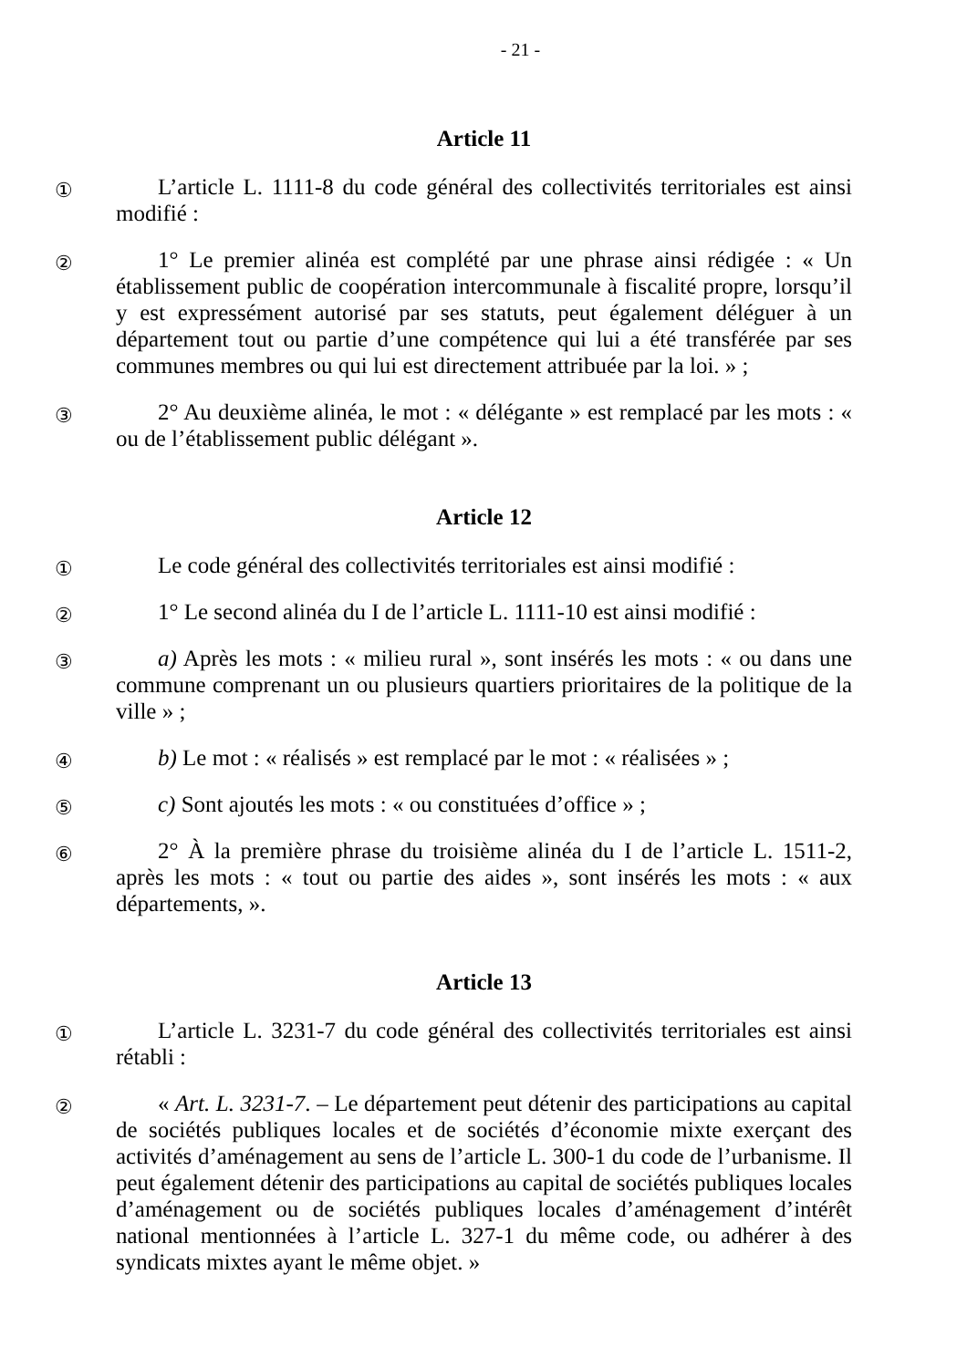- 21 -
Article 11
①
L’article L. 1111-8 du code général des collectivités territoriales est ainsi modifié :
②
1° Le premier alinéa est complété par une phrase ainsi rédigée : « Un établissement public de coopération intercommunale à fiscalité propre, lorsqu’il y est expressément autorisé par ses statuts, peut également déléguer à un département tout ou partie d’une compétence qui lui a été transférée par ses communes membres ou qui lui est directement attribuée par la loi. » ;
③
2° Au deuxième alinéa, le mot : « délégante » est remplacé par les mots : « ou de l’établissement public délégant ».
Article 12
①
Le code général des collectivités territoriales est ainsi modifié :
②
1° Le second alinéa du I de l’article L. 1111-10 est ainsi modifié :
③
a) Après les mots : « milieu rural », sont insérés les mots : « ou dans une commune comprenant un ou plusieurs quartiers prioritaires de la politique de la ville » ;
④
b) Le mot : « réalisés » est remplacé par le mot : « réalisées » ;
⑤
c) Sont ajoutés les mots : « ou constituées d’office » ;
⑥
2° À la première phrase du troisième alinéa du I de l’article L. 1511-2, après les mots : « tout ou partie des aides », sont insérés les mots : « aux départements, ».
Article 13
①
L’article L. 3231-7 du code général des collectivités territoriales est ainsi rétabli :
②
« Art. L. 3231-7. – Le département peut détenir des participations au capital de sociétés publiques locales et de sociétés d’économie mixte exerçant des activités d’aménagement au sens de l’article L. 300-1 du code de l’urbanisme. Il peut également détenir des participations au capital de sociétés publiques locales d’aménagement ou de sociétés publiques locales d’aménagement d’intérêt national mentionnées à l’article L. 327-1 du même code, ou adhérer à des syndicats mixtes ayant le même objet. »